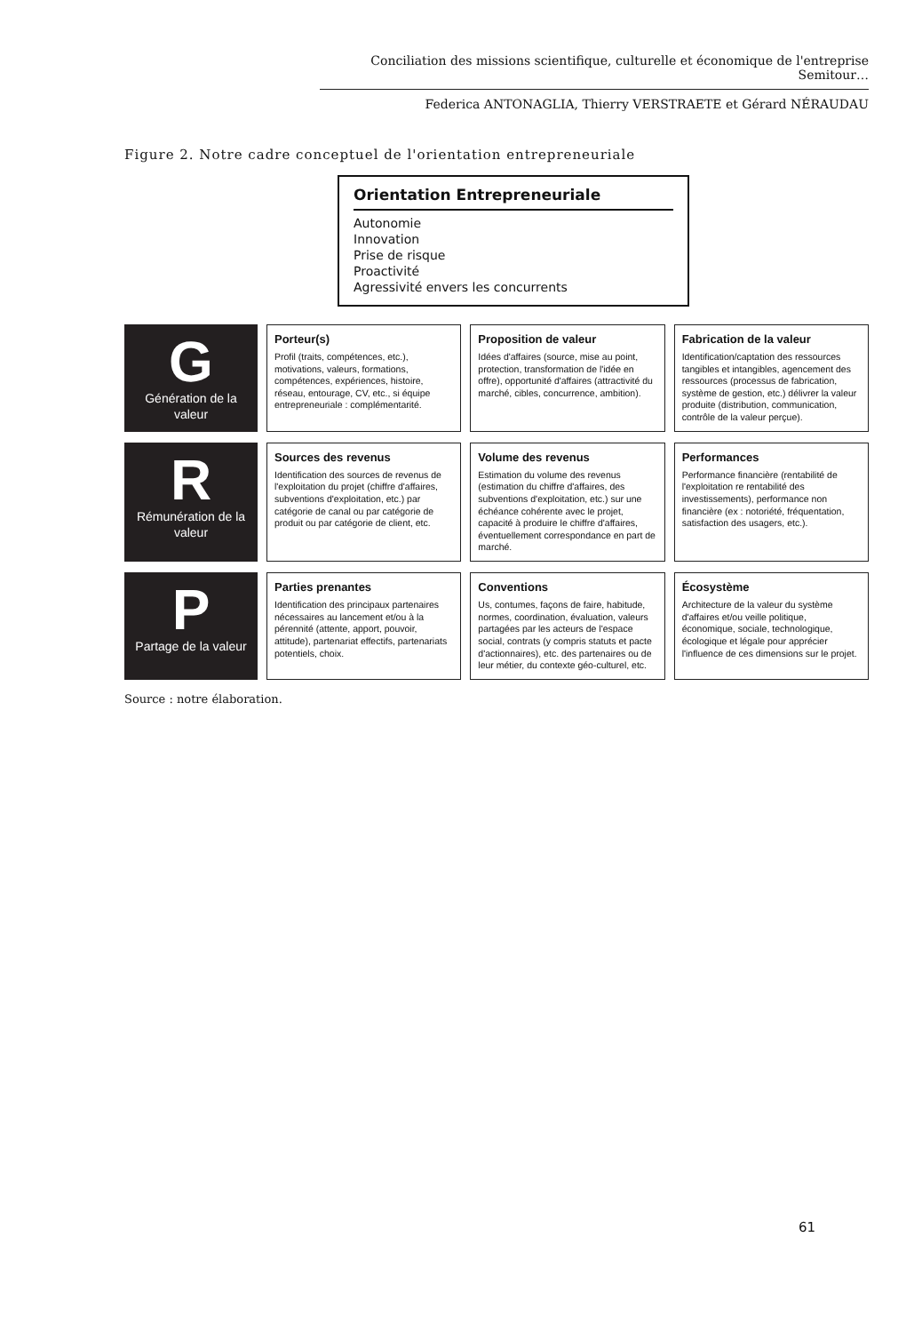Conciliation des missions scientifique, culturelle et économique de l'entreprise Semitour…
Federica ANTONAGLIA, Thierry VERSTRAETE et Gérard NÉRAUDAU
Figure 2. Notre cadre conceptuel de l'orientation entrepreneuriale
Orientation Entrepreneuriale
Autonomie
Innovation
Prise de risque
Proactivité
Agressivité envers les concurrents
G
Génération de la valeur
Porteur(s)
Profil (traits, compétences, etc.), motivations, valeurs, formations, compétences, expériences, histoire, réseau, entourage, CV, etc., si équipe entrepreneuriale : complémentarité.
Proposition de valeur
Idées d'affaires (source, mise au point, protection, transformation de l'idée en offre), opportunité d'affaires (attractivité du marché, cibles, concurrence, ambition).
Fabrication de la valeur
Identification/captation des ressources tangibles et intangibles, agencement des ressources (processus de fabrication, système de gestion, etc.) délivrer la valeur produite (distribution, communication, contrôle de la valeur perçue).
R
Rémunération de la valeur
Sources des revenus
Identification des sources de revenus de l'exploitation du projet (chiffre d'affaires, subventions d'exploitation, etc.) par catégorie de canal ou par catégorie de produit ou par catégorie de client, etc.
Volume des revenus
Estimation du volume des revenus (estimation du chiffre d'affaires, des subventions d'exploitation, etc.) sur une échéance cohérente avec le projet, capacité à produire le chiffre d'affaires, éventuellement correspondance en part de marché.
Performances
Performance financière (rentabilité de l'exploitation re rentabilité des investissements), performance non financière (ex : notoriété, fréquentation, satisfaction des usagers, etc.).
P
Partage de la valeur
Parties prenantes
Identification des principaux partenaires nécessaires au lancement et/ou à la pérennité (attente, apport, pouvoir, attitude), partenariat effectifs, partenariats potentiels, choix.
Conventions
Us, contumes, façons de faire, habitude, normes, coordination, évaluation, valeurs partagées par les acteurs de l'espace social, contrats (y compris statuts et pacte d'actionnaires), etc. des partenaires ou de leur métier, du contexte géo-culturel, etc.
Écosystème
Architecture de la valeur du système d'affaires et/ou veille politique, économique, sociale, technologique, écologique et légale pour apprécier l'influence de ces dimensions sur le projet.
Source : notre élaboration.
61